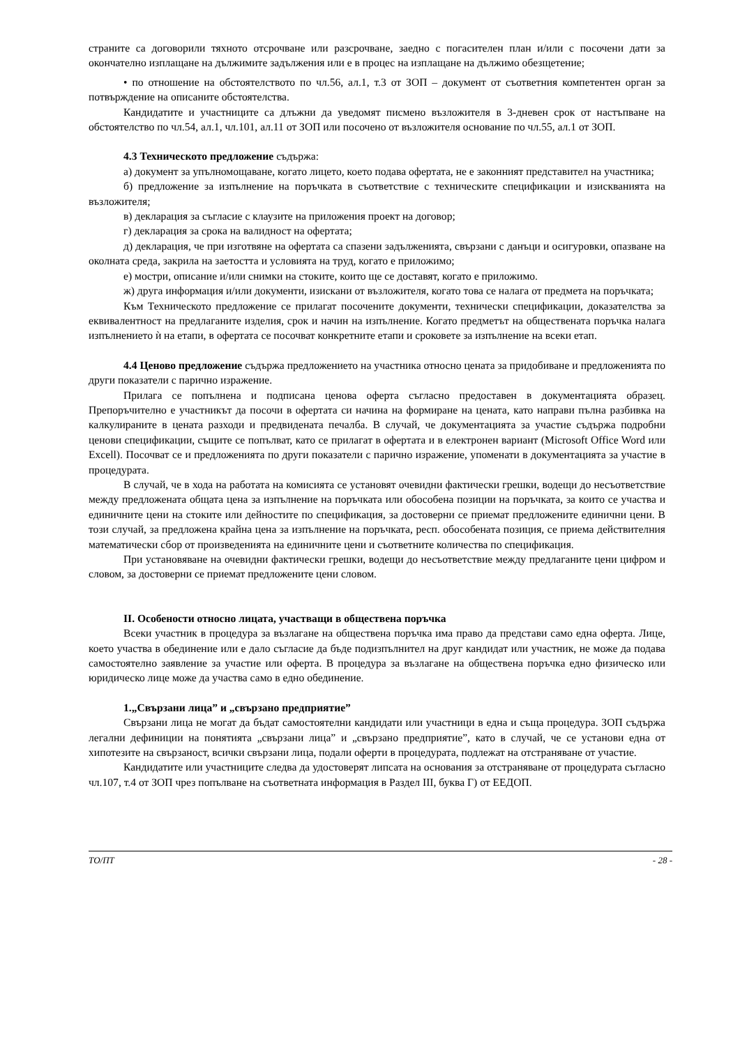страните са договорили тяхното отсрочване или разсрочване, заедно с погасителен план и/или с посочени дати за окончателно изплащане на дължимите задължения или е в процес на изплащане на дължимо обезщетение;
• по отношение на обстоятелството по чл.56, ал.1, т.3 от ЗОП – документ от съответния компетентен орган за потвърждение на описаните обстоятелства.
Кандидатите и участниците са длъжни да уведомят писмено възложителя в 3-дневен срок от настъпване на обстоятелство по чл.54, ал.1, чл.101, ал.11 от ЗОП или посочено от възложителя основание по чл.55, ал.1 от ЗОП.
4.3 Техническото предложение съдържа:
а) документ за упълномощаване, когато лицето, което подава офертата, не е законният представител на участника;
б) предложение за изпълнение на поръчката в съответствие с техническите спецификации и изискванията на възложителя;
в) декларация за съгласие с клаузите на приложения проект на договор;
г) декларация за срока на валидност на офертата;
д) декларация, че при изготвяне на офертата са спазени задълженията, свързани с данъци и осигуровки, опазване на околната среда, закрила на заетостта и условията на труд, когато е приложимо;
е) мостри, описание и/или снимки на стоките, които ще се доставят, когато е приложимо.
ж) друга информация и/или документи, изискани от възложителя, когато това се налага от предмета на поръчката;
Към Техническото предложение се прилагат посочените документи, технически спецификации, доказателства за еквивалентност на предлаганите изделия, срок и начин на изпълнение. Когато предметът на обществената поръчка налага изпълнението ѝ на етапи, в офертата се посочват конкретните етапи и сроковете за изпълнение на всеки етап.
4.4 Ценово предложение съдържа предложението на участника относно цената за придобиване и предложенията по други показатели с парично изражение.
Прилага се попълнена и подписана ценова оферта съгласно предоставен в документацията образец. Препоръчително е участникът да посочи в офертата си начина на формиране на цената, като направи пълна разбивка на калкулираните в цената разходи и предвидената печалба. В случай, че документацията за участие съдържа подробни ценови спецификации, същите се попълват, като се прилагат в офертата и в електронен вариант (Microsoft Office Word или Excell). Посочват се и предложенията по други показатели с парично изражение, упоменати в документацията за участие в процедурата.
В случай, че в хода на работата на комисията се установят очевидни фактически грешки, водещи до несъответствие между предложената общата цена за изпълнение на поръчката или обособена позиции на поръчката, за които се участва и единичните цени на стоките или дейностите по спецификация, за достоверни се приемат предложените единични цени. В този случай, за предложена крайна цена за изпълнение на поръчката, респ. обособената позиция, се приема действителния математически сбор от произведенията на единичните цени и съответните количества по спецификация.
При установяване на очевидни фактически грешки, водещи до несъответствие между предлаганите цени цифром и словом, за достоверни се приемат предложените цени словом.
II. Особености относно лицата, участващи в обществена поръчка
Всеки участник в процедура за възлагане на обществена поръчка има право да представи само една оферта. Лице, което участва в обединение или е дало съгласие да бъде подизпълнител на друг кандидат или участник, не може да подава самостоятелно заявление за участие или оферта. В процедура за възлагане на обществена поръчка едно физическо или юридическо лице може да участва само в едно обединение.
1.„Свързани лица” и „свързано предприятие”
Свързани лица не могат да бъдат самостоятелни кандидати или участници в една и съща процедура. ЗОП съдържа легални дефиниции на понятията „свързани лица” и „свързано предприятие”, като в случай, че се установи една от хипотезите на свързаност, всички свързани лица, подали оферти в процедурата, подлежат на отстраняване от участие.
Кандидатите или участниците следва да удостоверят липсата на основания за отстраняване от процедурата съгласно чл.107, т.4 от ЗОП чрез попълване на съответната информация в Раздел III, буква Г) от ЕЕДОП.
ТО/ПТ - 28 -